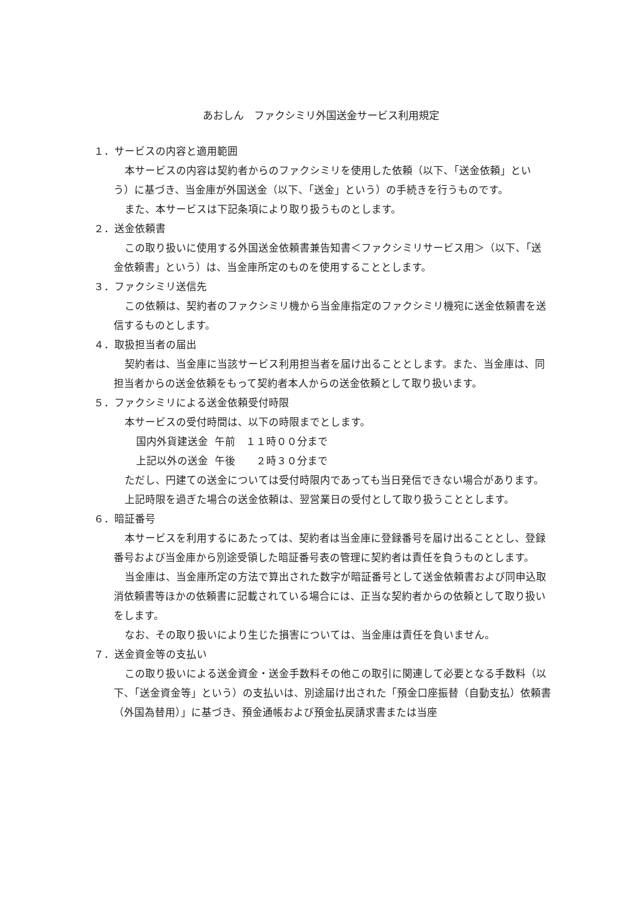あおしん　ファクシミリ外国送金サービス利用規定
１．サービスの内容と適用範囲
本サービスの内容は契約者からのファクシミリを使用した依頼（以下、「送金依頼」という）に基づき、当金庫が外国送金（以下、「送金」という）の手続きを行うものです。
また、本サービスは下記条項により取り扱うものとします。
２．送金依頼書
この取り扱いに使用する外国送金依頼書兼告知書＜ファクシミリサービス用＞（以下、「送金依頼書」という）は、当金庫所定のものを使用することとします。
３．ファクシミリ送信先
この依頼は、契約者のファクシミリ機から当金庫指定のファクシミリ機宛に送金依頼書を送信するものとします。
４．取扱担当者の届出
契約者は、当金庫に当該サービス利用担当者を届け出ることとします。また、当金庫は、同担当者からの送金依頼をもって契約者本人からの送金依頼として取り扱います。
５．ファクシミリによる送金依頼受付時限
本サービスの受付時間は、以下の時限までとします。
国内外貨建送金 午前　１１時００分まで
上記以外の送金 午後　　２時３０分まで
ただし、円建ての送金については受付時限内であっても当日発信できない場合があります。
上記時限を過ぎた場合の送金依頼は、翌営業日の受付として取り扱うこととします。
６．暗証番号
本サービスを利用するにあたっては、契約者は当金庫に登録番号を届け出ることとし、登録番号および当金庫から別途受領した暗証番号表の管理に契約者は責任を負うものとします。
当金庫は、当金庫所定の方法で算出された数字が暗証番号として送金依頼書および同申込取消依頼書等ほかの依頼書に記載されている場合には、正当な契約者からの依頼として取り扱いをします。
なお、その取り扱いにより生じた損害については、当金庫は責任を負いません。
７．送金資金等の支払い
この取り扱いによる送金資金・送金手数料その他この取引に関連して必要となる手数料（以下、「送金資金等」という）の支払いは、別途届け出された「預金口座振替（自動支払）依頼書（外国為替用）」に基づき、預金通帳および預金払戻請求書または当座